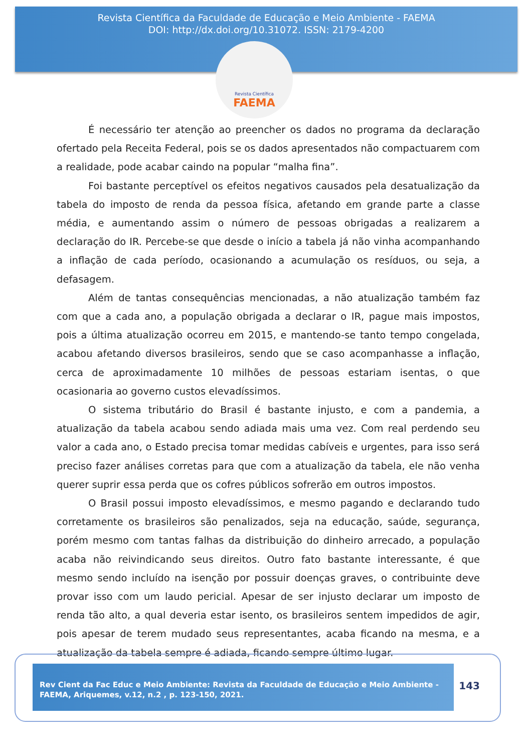Revista Científica da Faculdade de Educação e Meio Ambiente - FAEMA
DOI: http://dx.doi.org/10.31072. ISSN: 2179-4200
Revista Científica
FAEMA
É necessário ter atenção ao preencher os dados no programa da declaração ofertado pela Receita Federal, pois se os dados apresentados não compactuarem com a realidade, pode acabar caindo na popular “malha fina”.
Foi bastante perceptível os efeitos negativos causados pela desatualização da tabela do imposto de renda da pessoa física, afetando em grande parte a classe média, e aumentando assim o número de pessoas obrigadas a realizarem a declaração do IR. Percebe-se que desde o início a tabela já não vinha acompanhando a inflação de cada período, ocasionando a acumulação os resíduos, ou seja, a defasagem.
Além de tantas consequências mencionadas, a não atualização também faz com que a cada ano, a população obrigada a declarar o IR, pague mais impostos, pois a última atualização ocorreu em 2015, e mantendo-se tanto tempo congelada, acabou afetando diversos brasileiros, sendo que se caso acompanhasse a inflação, cerca de aproximadamente 10 milhões de pessoas estariam isentas, o que ocasionaria ao governo custos elevadíssimos.
O sistema tributário do Brasil é bastante injusto, e com a pandemia, a atualização da tabela acabou sendo adiada mais uma vez. Com real perdendo seu valor a cada ano, o Estado precisa tomar medidas cabíveis e urgentes, para isso será preciso fazer análises corretas para que com a atualização da tabela, ele não venha querer suprir essa perda que os cofres públicos sofrerão em outros impostos.
O Brasil possui imposto elevadíssimos, e mesmo pagando e declarando tudo corretamente os brasileiros são penalizados, seja na educação, saúde, segurança, porém mesmo com tantas falhas da distribuição do dinheiro arrecado, a população acaba não reivindicando seus direitos. Outro fato bastante interessante, é que mesmo sendo incluído na isenção por possuir doenças graves, o contribuinte deve provar isso com um laudo pericial. Apesar de ser injusto declarar um imposto de renda tão alto, a qual deveria estar isento, os brasileiros sentem impedidos de agir, pois apesar de terem mudado seus representantes, acaba ficando na mesma, e a atualização da tabela sempre é adiada, ficando sempre último lugar.
Rev Cient da Fac Educ e Meio Ambiente: Revista da Faculdade de Educação e Meio Ambiente - FAEMA, Ariquemes, v.12, n.2 , p. 123-150, 2021.
143